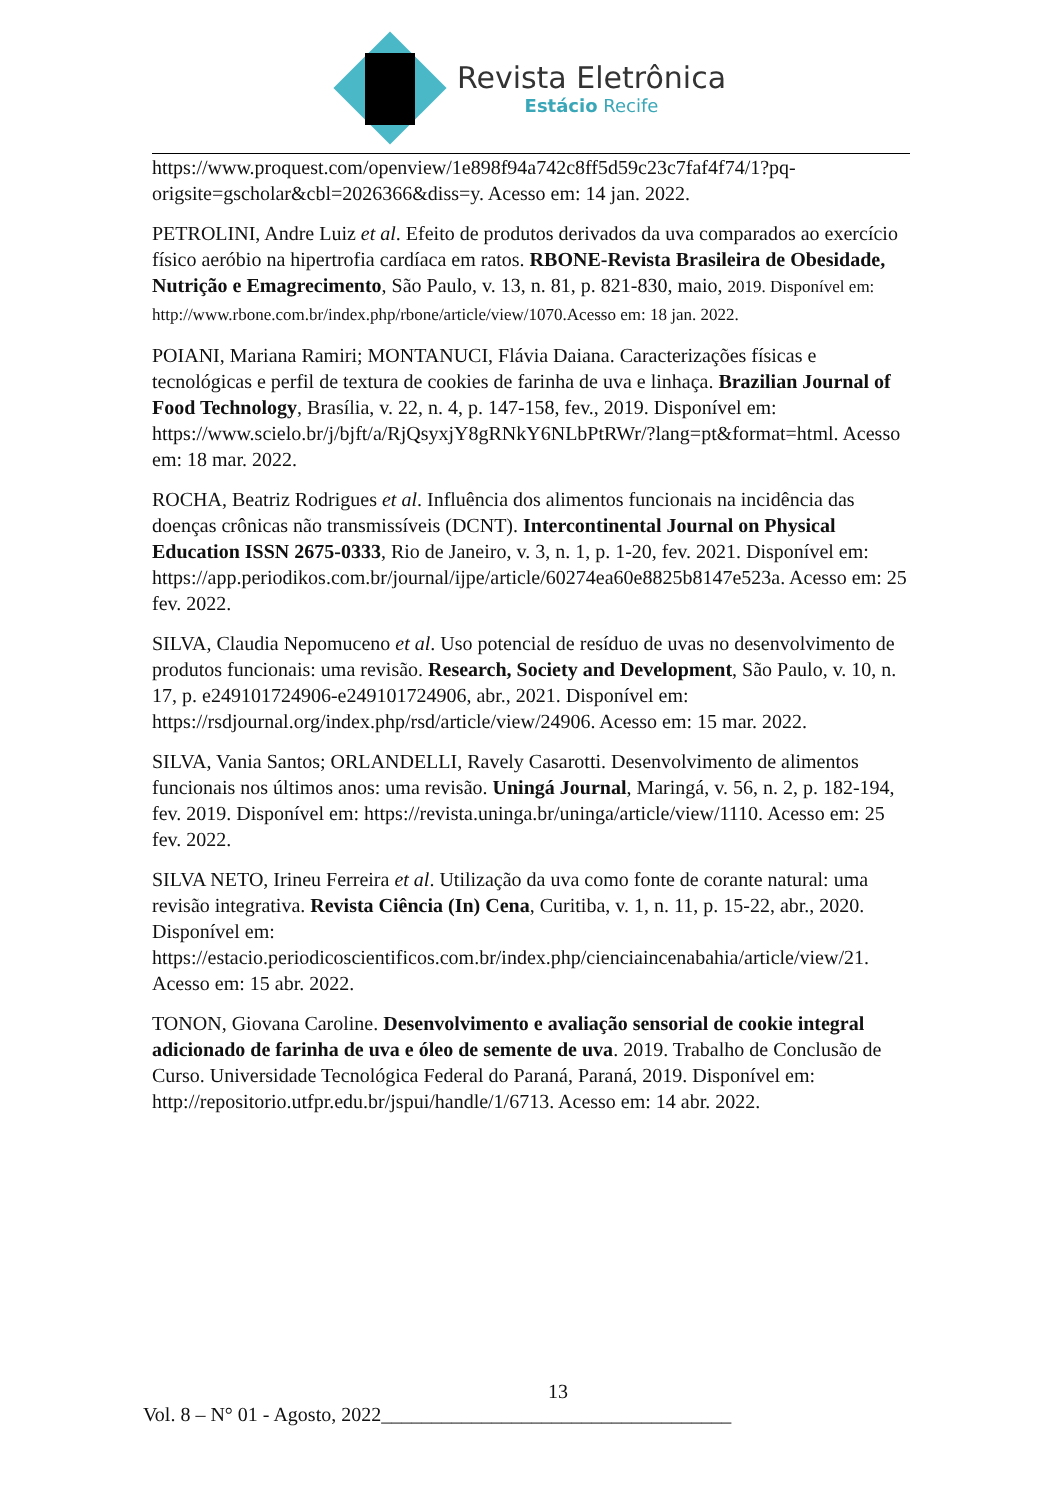Revista Eletrônica
Estácio Recife
https://www.proquest.com/openview/1e898f94a742c8ff5d59c23c7faf4f74/1?pq-origsite=gscholar&cbl=2026366&diss=y. Acesso em: 14 jan. 2022.
PETROLINI, Andre Luiz et al. Efeito de produtos derivados da uva comparados ao exercício físico aeróbio na hipertrofia cardíaca em ratos. RBONE-Revista Brasileira de Obesidade, Nutrição e Emagrecimento, São Paulo, v. 13, n. 81, p. 821-830, maio, 2019. Disponível em: http://www.rbone.com.br/index.php/rbone/article/view/1070.Acesso em: 18 jan. 2022.
POIANI, Mariana Ramiri; MONTANUCI, Flávia Daiana. Caracterizações físicas e tecnológicas e perfil de textura de cookies de farinha de uva e linhaça. Brazilian Journal of Food Technology, Brasília, v. 22, n. 4, p. 147-158, fev., 2019. Disponível em: https://www.scielo.br/j/bjft/a/RjQsyxjY8gRNkY6NLbPtRWr/?lang=pt&format=html. Acesso em: 18 mar. 2022.
ROCHA, Beatriz Rodrigues et al. Influência dos alimentos funcionais na incidência das doenças crônicas não transmissíveis (DCNT). Intercontinental Journal on Physical Education ISSN 2675-0333, Rio de Janeiro, v. 3, n. 1, p. 1-20, fev. 2021. Disponível em: https://app.periodikos.com.br/journal/ijpe/article/60274ea60e8825b8147e523a. Acesso em: 25 fev. 2022.
SILVA, Claudia Nepomuceno et al. Uso potencial de resíduo de uvas no desenvolvimento de produtos funcionais: uma revisão. Research, Society and Development, São Paulo, v. 10, n. 17, p. e249101724906-e249101724906, abr., 2021. Disponível em: https://rsdjournal.org/index.php/rsd/article/view/24906. Acesso em: 15 mar. 2022.
SILVA, Vania Santos; ORLANDELLI, Ravely Casarotti. Desenvolvimento de alimentos funcionais nos últimos anos: uma revisão. Uningá Journal, Maringá, v. 56, n. 2, p. 182-194, fev. 2019. Disponível em: https://revista.uninga.br/uninga/article/view/1110. Acesso em: 25 fev. 2022.
SILVA NETO, Irineu Ferreira et al. Utilização da uva como fonte de corante natural: uma revisão integrativa. Revista Ciência (In) Cena, Curitiba, v. 1, n. 11, p. 15-22, abr., 2020. Disponível em: https://estacio.periodicoscientificos.com.br/index.php/cienciaincenabahia/article/view/21. Acesso em: 15 abr. 2022.
TONON, Giovana Caroline. Desenvolvimento e avaliação sensorial de cookie integral adicionado de farinha de uva e óleo de semente de uva. 2019. Trabalho de Conclusão de Curso. Universidade Tecnológica Federal do Paraná, Paraná, 2019. Disponível em: http://repositorio.utfpr.edu.br/jspui/handle/1/6713. Acesso em: 14 abr. 2022.
13
Vol. 8 – N° 01 - Agosto, 2022___________________________________